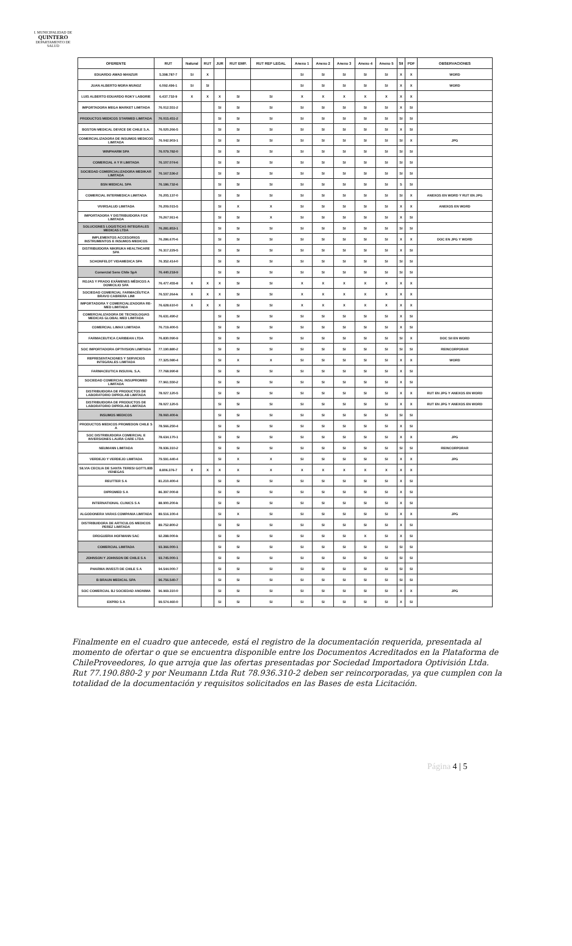I. MUNICIPALIDAD DE
QUINTERO
DEPARTAMENTO DE SALUD
| OFERENTE | RUT | Natural | RUT | JUR | RUT EMP. | RUT REP LEGAL | Anexo 1 | Anexo 2 | Anexo 3 | Anexo 4 | Anexo 5 | SII | PDF | OBSERVACIONES |
| --- | --- | --- | --- | --- | --- | --- | --- | --- | --- | --- | --- | --- | --- | --- |
| EDUARDO AWAD MANZUR | 5.398.787-7 | SI | X | | | | SI | SI | SI | SI | SI | X | X | WORD |
| JUAN ALBERTO MORA MUNOZ | 6.092.496-1 | SI | SI | | | | SI | SI | SI | SI | SI | X | X | WORD |
| LUIS ALBERTO EDUARDO ROKY LABORIE | 6.437.732-9 | X | X | X | SI | SI | X | X | X | X | X | X | X | |
| IMPORTADORA MEGA MARKET LIMITADA | 76.012.551-2 | | | SI | SI | SI | SI | SI | SI | SI | SI | X | SI | |
| PRODUCTOS MEDICOS STARMED LIMITADA | 76.015.451-2 | | | SI | SI | SI | SI | SI | SI | SI | SI | SI | SI | |
| BOSTON MEDICAL DEVICE DE CHILE S.A. | 76.020.266-5 | | | SI | SI | SI | SI | SI | SI | SI | SI | X | SI | |
| COMERCIALIZADORA DE INSUMOS MEDICOS LIMITADA | 76.042.903-1 | | | SI | SI | SI | SI | SI | SI | SI | SI | SI | X | JPG |
| WINPHARM SPA | 76.079.782-0 | | | SI | SI | SI | SI | SI | SI | SI | SI | SI | SI | |
| COMERCIAL A Y R LIMITADA | 76.107.074-6 | | | SI | SI | SI | SI | SI | SI | SI | SI | SI | SI | |
| SOCIEDAD COMERCIALIZADORA MEDIKAR LIMITADA | 76.167.536-2 | | | SI | SI | SI | SI | SI | SI | SI | SI | SI | SI | |
| BSN MEDICAL SPA | 76.186.732-6 | | | SI | SI | SI | SI | SI | SI | SI | SI | S | SI | |
| COMERCIAL INTERMEDICA LIMITADA | 76.205.137-0 | | | SI | SI | SI | SI | SI | SI | SI | SI | SI | X | ANEXOS EN WORD Y RUT EN JPG |
| VIVIRSALUD LIMITADA | 76.209.015-5 | | | SI | X | X | SI | SI | SI | SI | SI | X | X | ANEXOS EN WORD |
| IMPORTADORA Y DISTRIBUIDORA FOX LIMITADA | 76.267.911-6 | | | SI | SI | X | SI | SI | SI | SI | SI | X | SI | |
| SOLUCIONES LOGISTICAS INTEGRALES MEDICAS LTDA | 76.281.853-1 | | | SI | SI | SI | SI | SI | SI | SI | SI | SI | SI | |
| IMPLEMENTOS ACCESORIOS INSTRUMENTOS E INSUMOS MEDICOS | 76.286.670-6 | | | SI | SI | SI | SI | SI | SI | SI | SI | X | X | DOC EN JPG Y WORD |
| DISTRIBUIDORA NIKIRUKA HEALTHCARE SPA | 76.317.229-5 | | | SI | SI | SI | SI | SI | SI | SI | SI | X | SI | |
| SCHONFELDT VIDAMEDICA SPA | 76.352.414-0 | | | SI | SI | SI | SI | SI | SI | SI | SI | SI | SI | |
| Comercial Sens Chile SpA | 76.440.218-9 | | | SI | SI | SI | SI | SI | SI | SI | SI | SI | SI | |
| ROJAS Y PRADO EXÁMENES MÉDICOS A DOMICILIO SPA | 76.477.455-8 | X | X | X | SI | SI | X | X | X | X | X | X | X | |
| SOCIEDAD COMERCIAL FARMACÉUTICA BRAVO CABRERA LIMI | 76.537.264-k | X | X | X | SI | SI | X | X | X | X | X | X | X | |
| IMPORTADORA Y COMERCIALIZADORA RE-MED LIMITADA | 76.628.610-0 | X | X | X | SI | SI | X | X | X | X | X | X | X | |
| COMERCIALIZADORA DE TECNOLOGIAS MEDICAS GLOBAL MED LIMITADA | 76.631.490-2 | | | SI | SI | SI | SI | SI | SI | SI | SI | X | SI | |
| COMERCIAL LIMAX LIMITADA | 76.719.400-5 | | | SI | SI | SI | SI | SI | SI | SI | SI | X | SI | |
| FARMACEUTICA CARIBEAN LTDA | 76.830.090-9 | | | SI | SI | SI | SI | SI | SI | SI | SI | SI | X | DOC SII EN WORD |
| SOC IMPORTADORA OPTIVISION LIMITADA | 77.190.880-2 | | | SI | SI | SI | SI | SI | SI | SI | SI | SI | SI | REINCORPORAR |
| REPRESENTACIONES Y SERVICIOS INTEGRALES LIMITADA | 77.325.080-4 | | | SI | X | X | SI | SI | SI | SI | SI | X | X | WORD |
| FARMACEUTICA INSUVAL S.A. | 77.768.990-8 | | | SI | SI | SI | SI | SI | SI | SI | SI | X | SI | |
| SOCIEDAD COMERCIAL INSUPROMED LIMITADA | 77.961.550-2 | | | SI | SI | SI | SI | SI | SI | SI | SI | X | SI | |
| DISTRIBUIDORA DE PRODUCTOS DE LABORATORIO DIPROLAB LIMITADA | 78.027.120-5 | | | SI | SI | SI | SI | SI | SI | SI | SI | X | X | RUT EN JPG Y ANEXOS EN WORD |
| DISTRIBUIDORA DE PRODUCTOS DE LABORATORIO DIPROLAB LIMITADA | 78.027.120-5 | | | SI | SI | SI | SI | SI | SI | SI | SI | X | X | RUT EN JPG Y ANEXOS EN WORD |
| INSUMOS MEDICOS | 78.060.400-k | | | SI | SI | SI | SI | SI | SI | SI | SI | SI | SI | |
| PRODUCTOS MEDICOS PROMEDON CHILE S A | 78.566.250-4 | | | SI | SI | SI | SI | SI | SI | SI | SI | X | SI | |
| SOC DISTRIBUIDORA COMERCIAL E INVERSIONES LAURA CARE LTDA | 78.634.170-1 | | | SI | SI | SI | SI | SI | SI | SI | SI | X | X | JPG |
| NEUMANN LIMITADA | 78.936.310-2 | | | SI | SI | SI | SI | SI | SI | SI | SI | SI | SI | REINCORPORAR |
| VERDEJO Y VERDEJO LIMITADA | 79.591.440-4 | | | SI | X | X | SI | SI | SI | SI | SI | X | X | JPG |
| SILVIA CECILIA DE SANTA TERESI GOTTLIEB VENEGAS | 8.806.376-7 | X | X | X | X | X | X | X | X | X | X | X | X | |
| REUTTER S A | 81.210.400-4 | | | SI | SI | SI | SI | SI | SI | SI | SI | X | SI | |
| DIPROMED S A | 86.397.000-8 | | | SI | SI | SI | SI | SI | SI | SI | SI | X | SI | |
| INTERNATIONAL CLINICS S A | 88.900.200-k | | | SI | SI | SI | SI | SI | SI | SI | SI | X | SI | |
| ALGODONERA VARAS COMPANIA LIMITADA | 89.516.100-4 | | | SI | X | SI | SI | SI | SI | SI | SI | X | X | JPG |
| DISTRIBUIDORA DE ARTICULOS MEDICOS PEREZ LIMITADA | 89.752.800-2 | | | SI | SI | SI | SI | SI | SI | SI | SI | X | SI | |
| DROGUERIA HOFMANN SAC | 92.288.000-k | | | SI | SI | SI | SI | SI | SI | X | SI | X | SI | |
| COMERCIAL LIMITADA | 93.366.000-1 | | | SI | SI | SI | SI | SI | SI | SI | SI | SI | SI | |
| JOHNSON Y JOHNSON DE CHILE S A | 93.745.000-1 | | | SI | SI | SI | SI | SI | SI | SI | SI | SI | SI | |
| PHARMA INVESTI DE CHILE S A | 94.544.000-7 | | | SI | SI | SI | SI | SI | SI | SI | SI | SI | SI | |
| B BRAUN MEDICAL SPA | 96.756.540-7 | | | SI | SI | SI | SI | SI | SI | SI | SI | SI | SI | |
| SOC COMERCIAL BJ SOCIEDAD ANONIMA | 96.969.310-0 | | | SI | SI | SI | SI | SI | SI | SI | SI | X | X | JPG |
| EXPRO S A | 99.574.460-0 | | | SI | SI | SI | SI | SI | SI | SI | SI | X | SI | |
Finalmente en el cuadro que antecede, está el registro de la documentación requerida, presentada al momento de ofertar o que se encuentra disponible entre los Documentos Acreditados en la Plataforma de ChileProveedores, lo que arroja que las ofertas presentadas por Sociedad Importadora Optivisión Ltda. Rut 77.190.880-2 y por Neumann Ltda Rut 78.936.310-2 deben ser reincorporadas, ya que cumplen con la totalidad de la documentación y requisitos solicitados en las Bases de esta Licitación.
Página 4 | 5